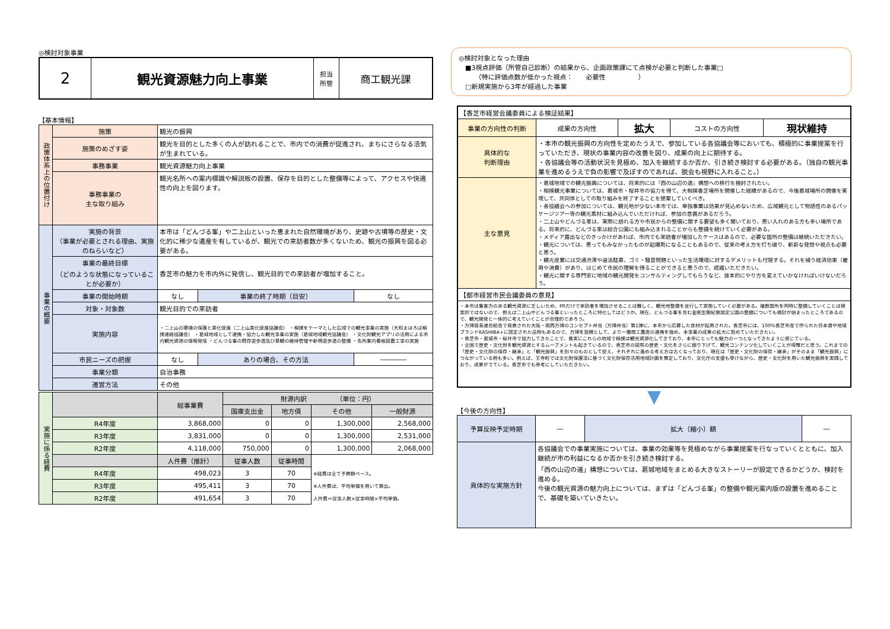◎検討対象事業
| 2 | 観光資源魅力向上事業 | 担当 所管 | 商工観光課 |
【基本情報】
| 政策体系上の位置付け | 施策 | 観光の振興 | | |
| | 施策のめざす姿 | 観光を目的とした多くの人が訪れることで、市内での消費が促進され、まちにさらなる活気が生まれている。 | | |
| | 事務事業 | 観光資源魅力向上事業 | | |
| | 事務事業の 主な取り組み | 観光名所への案内標識や解説板の設置、保存を目的とした整備等によって、アクセスや快適性の向上を図ります。 | | |
| 事業の概要 | 実施の背景 （事業が必要とされる理由、実施のねらいなど） | 本市は「どんづる峯」や二上山といった恵まれた自然環境があり、史跡や古墳等の歴史・文化的に稀少な遺産を有しているが、観光での来訪者数が多くないため、観光の振興を図る必要がある。 | | |
| | 事業の最終目標 （どのような状態になっていることが必要か） | 香芝市の魅力を市内外に発信し、観光目的での来訪者が増加すること。 | | |
| | 事業の開始時期 | なし | 事業の終了時期（目安） | なし |
| | 対象・対象数 | 観光目的での来訪者 | | |
| | 実施内容 | ・二上山の環境の保護と美化促進（二上山美化促進協議会） ・相撲をテーマとした広域での観光事業の実施（大和まほろば相撲連絡協議会） ・葛城地域として連携・協力した観光事業の実施（葛城地域観光協議会） ・文化財観光アプリの活用による市内観光資源の情報発信 ・どんづる峯の既存遊歩道及び景観の維持管理や新規遊歩道の整備 ・名所案内看板設置工事の実施 | | |
| | 市民ニーズの把握 | なし | ありの場合、その方法 | ―――― |
| | 事業分類 | 自治事務 | | |
| | 運営方法 | その他 | | |
| 実施に係る経費 | | 総事業費 | 財源内訳 （単位：円） | | | |
| | | | 国庫支出金 | 地方債 | その他 | 一般財源 |
| | R4年度 | 3,868,000 | 0 | 0 | 1,300,000 | 2,568,000 |
| | R3年度 | 3,831,000 | 0 | 0 | 1,300,000 | 2,531,000 |
| | R2年度 | 4,118,000 | 750,000 | 0 | 1,300,000 | 2,068,000 |
| | | 人件費（推計） | 従事人数 | 従事時間 | | |
| | R4年度 | 498,023 | 3 | 70 | ※経費は全て予算額ベース。 | |
| | R3年度 | 495,411 | 3 | 70 | ※人件費は、平均単価を用いて算出。 | |
| | R2年度 | 491,654 | 3 | 70 | 人件費＝従事人数×従事時間×平均単価。 | |
◎検討対象となった理由
　■3視点評価（所管自己診断）の結果から、企画政策課にて点検が必要と判断した事業□
　　　（特に評価点数が低かった視点：　　必要性　　　　　）
　□新規実施から3年が経過した事業
| 【香芝市経営会議委員による検証結果】 | | | | |
| 事業の方向性の判断 | 成果の方向性 | 拡大 | コストの方向性 | 現状維持 |
| 具体的な 判断理由 | ・本市の観光振興の方向性を定めたうえで、参加している各協議会等においても、積極的に事業提案を行っていただき、現状の事業内容の改善を図り、成果の向上に期待する。 ・各協議会等の活動状況を見極め、加入を継続するか否か、引き続き検討する必要がある。（独自の観光事業を進めるうえで負の影響で及ぼすのであれば、脱会も視野に入れること。） | | | |
| 主な意見 | ・葛城地域での観光振興については、将来的には『西の山辺の道』構想への移行を検討されたい。 ・相撲観光事業については、葛城市・桜井市の協力を得て、大相撲香芝場所を開催した経緯があるので、今後葛城場所の開催を実現して、共同体としての取り組みを終了することを提案していくべき。 ・各協議会への参加については、観光地が少ない本市では、単独事業は効果が見込めないため、広域観光として物語性のあるパッケージツアー等の観光素材に組み込んでいただければ、参加の意義があるだろう。 ・二上山やどんづる峯は、実際に訪れる方や市民からの整備に関する要望も多く聞いており、思い入れのある方も多い場所である。将来的に、どんづる峯は総合公園にも組み込まれることからも整備を続けていく必要がある。 ・メディア露出などのきっかけがあれば、市内でも来訪者が増加したケースはあるので、必要な箇所の整備は継続いただきたい。 ・観光については、思ってもみなかったものが起爆剤になることもあるので、従来の考え方を打ち破り、斬新な発想や視点も必要と思う。 ・観光産業には交通渋滞や違法駐車、ゴミ・騒音問題といった生活環境に対するデメリットも付随する。それを補う経済効果（雇用や消費）があり、はじめて市民の理解を得ることができると思うので、認識いただきたい。 ・観光に関する専門家に地域の観光開発をコンサルティングしてもらうなど、抜本的にやり方を変えていかなければいけないだろう。 | | | |
| 【都市経営市民会議委員の意見】 | | | | |
| ・本市は集客力のある観光資源に乏しいため、PRだけで来訪者を増加させることは難しく、観光地整備を並行して実施していく必要がある。複数箇所を同時に整備していくことは現実的ではないので、例えば二上山やどんづる峯といったところに特化してはどうか。現在、どんづる峯を含む金剛生駒紀泉国定公園の整備についても検討が始まったところであるので、観光開発と一体的に考えていくことが合理的であろう。 ・万博首長連合総会で発表された大阪・関西万博のコンセプト弁当（万博弁当）第1弾に、本市から応募した食材が起用された。香芝市には、100%香芝市産で作られた日本酒や地域ブランドKASHIBA+に認定された品物もあるので、万博を契機として、より一層商工農産の連携を強め、本事業の成果の拡大に努めていただきたい。 ・香芝市・葛城市・桜井市で協力してきたことで、着実にこれらの地域で相撲は観光資源化してきており、本市にとっても魅力の一つとなってきたように感じている。 ・全国で歴史・文化財を観光資源とするムーブメントも起きているので、香芝市の固有の歴史・文化をさらに掘り下げて、観光コンテンツ化していくことが得策だと思う。これまでの「歴史・文化財の保存・継承」と「観光振興」を別々のものとして捉え、それぞれに進める考え方は古くなっており、現在は「歴史・文化財の保存・継承」がそのまま「観光振興」につながっている例も多い。例えば、王寺町では文化財保護法に基づく文化財保存活用地域計画を策定しており、文化庁の支援も受けながら、歴史・文化財を用いた観光振興を実践しており、成果がでている。香芝市でも参考にしていただきたい。 | | | | |
▼
【今後の方向性】
| 予算反映予定時期 | ― | 拡大（縮小）額 | ― |
| 具体的な実施方針 | 各協議会での事業実施については、事業の効果等を見極めながら事業提案を行なっていくとともに、加入継続が市の利益になるか否かを引き続き検討する。 「西の山辺の道」構想については、葛城地域をまとめる大きなストーリーが設定できるかどうか、検討を進める。 今後の観光資源の魅力向上については、まずは「どんづる峯」の整備や観光案内版の設置を進めることで、基礎を築いていきたい。 | | |